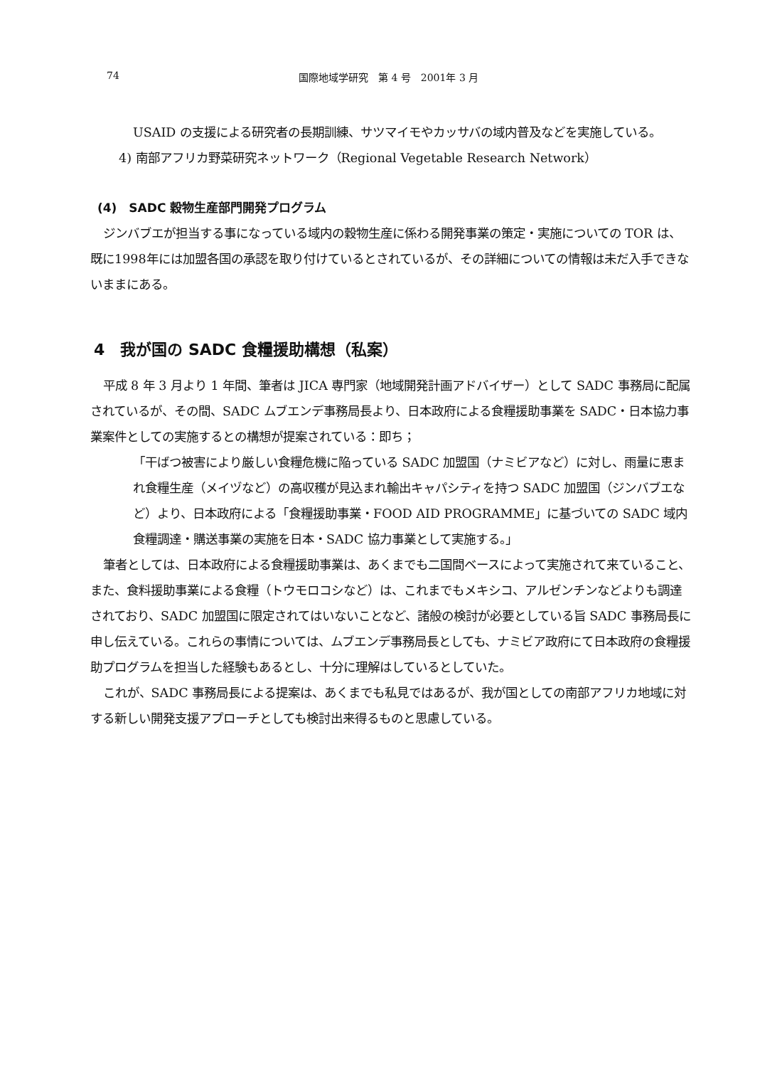74 国際地域学研究　第 4 号　2001年 3 月
USAID の支援による研究者の長期訓練、サツマイモやカッサバの域内普及などを実施している。
4) 南部アフリカ野菜研究ネットワーク（Regional Vegetable Research Network）
(4)　SADC 穀物生産部門開発プログラム
ジンバブエが担当する事になっている域内の穀物生産に係わる開発事業の策定・実施についての TOR は、既に1998年には加盟各国の承認を取り付けているとされているが、その詳細についての情報は未だ入手できないままにある。
4　我が国の SADC 食糧援助構想（私案）
平成 8 年 3 月より 1 年間、筆者は JICA 専門家（地域開発計画アドバイザー）として SADC 事務局に配属されているが、その間、SADC ムブエンデ事務局長より、日本政府による食糧援助事業を SADC・日本協力事業案件としての実施するとの構想が提案されている：即ち；
「干ばつ被害により厳しい食糧危機に陥っている SADC 加盟国（ナミビアなど）に対し、雨量に恵まれ食糧生産（メイヅなど）の高収穫が見込まれ輸出キャパシティを持つ SADC 加盟国（ジンバブエなど）より、日本政府による「食糧援助事業・FOOD AID PROGRAMME」に基づいての SADC 域内食糧調達・購送事業の実施を日本・SADC 協力事業として実施する。」
筆者としては、日本政府による食糧援助事業は、あくまでも二国間ベースによって実施されて来ていること、また、食料援助事業による食糧（トウモロコシなど）は、これまでもメキシコ、アルゼンチンなどよりも調達されており、SADC 加盟国に限定されてはいないことなど、諸般の検討が必要としている旨 SADC 事務局長に申し伝えている。これらの事情については、ムブエンデ事務局長としても、ナミビア政府にて日本政府の食糧援助プログラムを担当した経験もあるとし、十分に理解はしているとしていた。
これが、SADC 事務局長による提案は、あくまでも私見ではあるが、我が国としての南部アフリカ地域に対する新しい開発支援アプローチとしても検討出来得るものと思慮している。